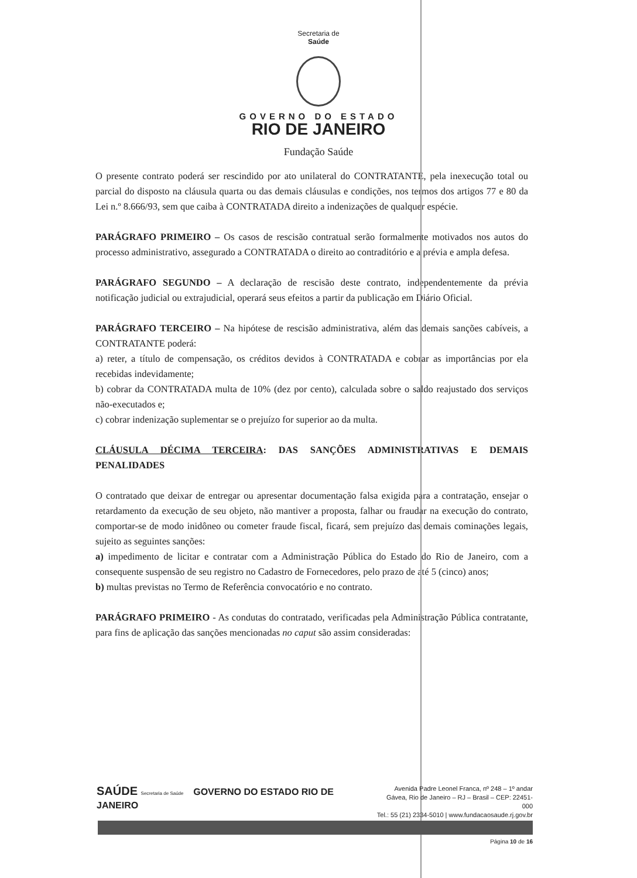Secretaria de
Saúde
GOVERNO DO ESTADO
RIO DE JANEIRO
Fundação Saúde
O presente contrato poderá ser rescindido por ato unilateral do CONTRATANTE, pela inexecução total ou parcial do disposto na cláusula quarta ou das demais cláusulas e condições, nos termos dos artigos 77 e 80 da Lei n.º 8.666/93, sem que caiba à CONTRATADA direito a indenizações de qualquer espécie.
PARÁGRAFO PRIMEIRO – Os casos de rescisão contratual serão formalmente motivados nos autos do processo administrativo, assegurado a CONTRATADA o direito ao contraditório e a prévia e ampla defesa.
PARÁGRAFO SEGUNDO – A declaração de rescisão deste contrato, independentemente da prévia notificação judicial ou extrajudicial, operará seus efeitos a partir da publicação em Diário Oficial.
PARÁGRAFO TERCEIRO – Na hipótese de rescisão administrativa, além das demais sanções cabíveis, a CONTRATANTE poderá:
a) reter, a título de compensação, os créditos devidos à CONTRATADA e cobrar as importâncias por ela recebidas indevidamente;
b) cobrar da CONTRATADA multa de 10% (dez por cento), calculada sobre o saldo reajustado dos serviços não-executados e;
c) cobrar indenização suplementar se o prejuízo for superior ao da multa.
CLÁUSULA DÉCIMA TERCEIRA: DAS SANÇÕES ADMINISTRATIVAS E DEMAIS PENALIDADES
O contratado que deixar de entregar ou apresentar documentação falsa exigida para a contratação, ensejar o retardamento da execução de seu objeto, não mantiver a proposta, falhar ou fraudar na execução do contrato, comportar-se de modo inidôneo ou cometer fraude fiscal, ficará, sem prejuízo das demais cominações legais, sujeito as seguintes sanções:
a) impedimento de licitar e contratar com a Administração Pública do Estado do Rio de Janeiro, com a consequente suspensão de seu registro no Cadastro de Fornecedores, pelo prazo de até 5 (cinco) anos;
b) multas previstas no Termo de Referência convocatório e no contrato.
PARÁGRAFO PRIMEIRO - As condutas do contratado, verificadas pela Administração Pública contratante, para fins de aplicação das sanções mencionadas no caput são assim consideradas:
SAÚDE Secretaria de Saúde GOVERNO DO ESTADO RIO DE JANEIRO
Avenida Padre Leonel Franca, nº 248 – 1º andar
Gávea, Rio de Janeiro – RJ – Brasil – CEP: 22451-000
Tel.: 55 (21) 2334-5010 | www.fundacaosaude.rj.gov.br
Página 10 de 16